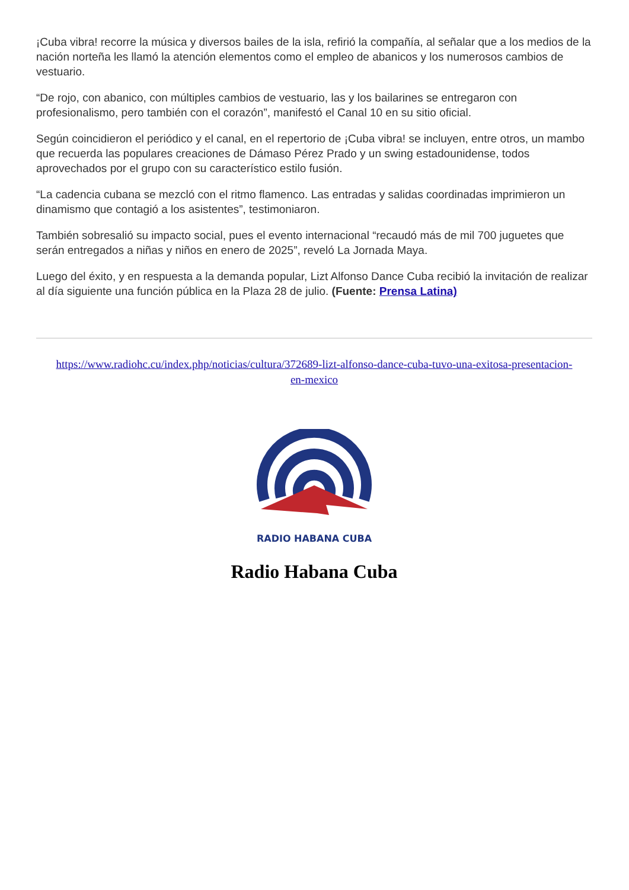¡Cuba vibra! recorre la música y diversos bailes de la isla, refirió la compañía, al señalar que a los medios de la nación norteña les llamó la atención elementos como el empleo de abanicos y los numerosos cambios de vestuario.
“De rojo, con abanico, con múltiples cambios de vestuario, las y los bailarines se entregaron con profesionalismo, pero también con el corazón”, manifestó el Canal 10 en su sitio oficial.
Según coincidieron el periódico y el canal, en el repertorio de ¡Cuba vibra! se incluyen, entre otros, un mambo que recuerda las populares creaciones de Dámaso Pérez Prado y un swing estadounidense, todos aprovechados por el grupo con su característico estilo fusión.
“La cadencia cubana se mezcló con el ritmo flamenco. Las entradas y salidas coordinadas imprimieron un dinamismo que contagió a los asistentes”, testimoniaron.
También sobresalió su impacto social, pues el evento internacional “recaudó más de mil 700 juguetes que serán entregados a niñas y niños en enero de 2025”, reveló La Jornada Maya.
Luego del éxito, y en respuesta a la demanda popular, Lizt Alfonso Dance Cuba recibió la invitación de realizar al día siguiente una función pública en la Plaza 28 de julio. (Fuente: Prensa Latina)
https://www.radiohc.cu/index.php/noticias/cultura/372689-lizt-alfonso-dance-cuba-tuvo-una-exitosa-presentacion-en-mexico
RADIO HABANA CUBA
Radio Habana Cuba